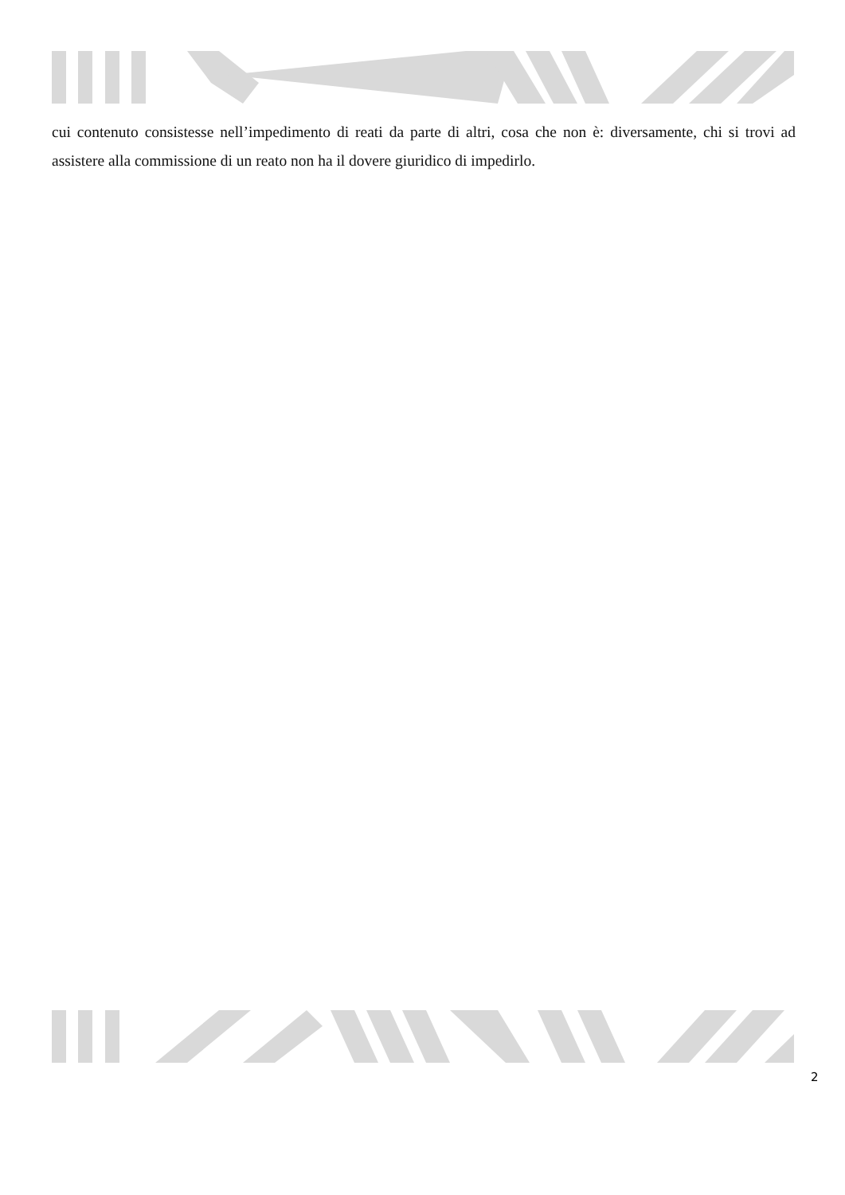cui contenuto consistesse nell’impedimento di reati da parte di altri, cosa che non è: diversamente, chi si trovi ad assistere alla commissione di un reato non ha il dovere giuridico di impedirlo.
2